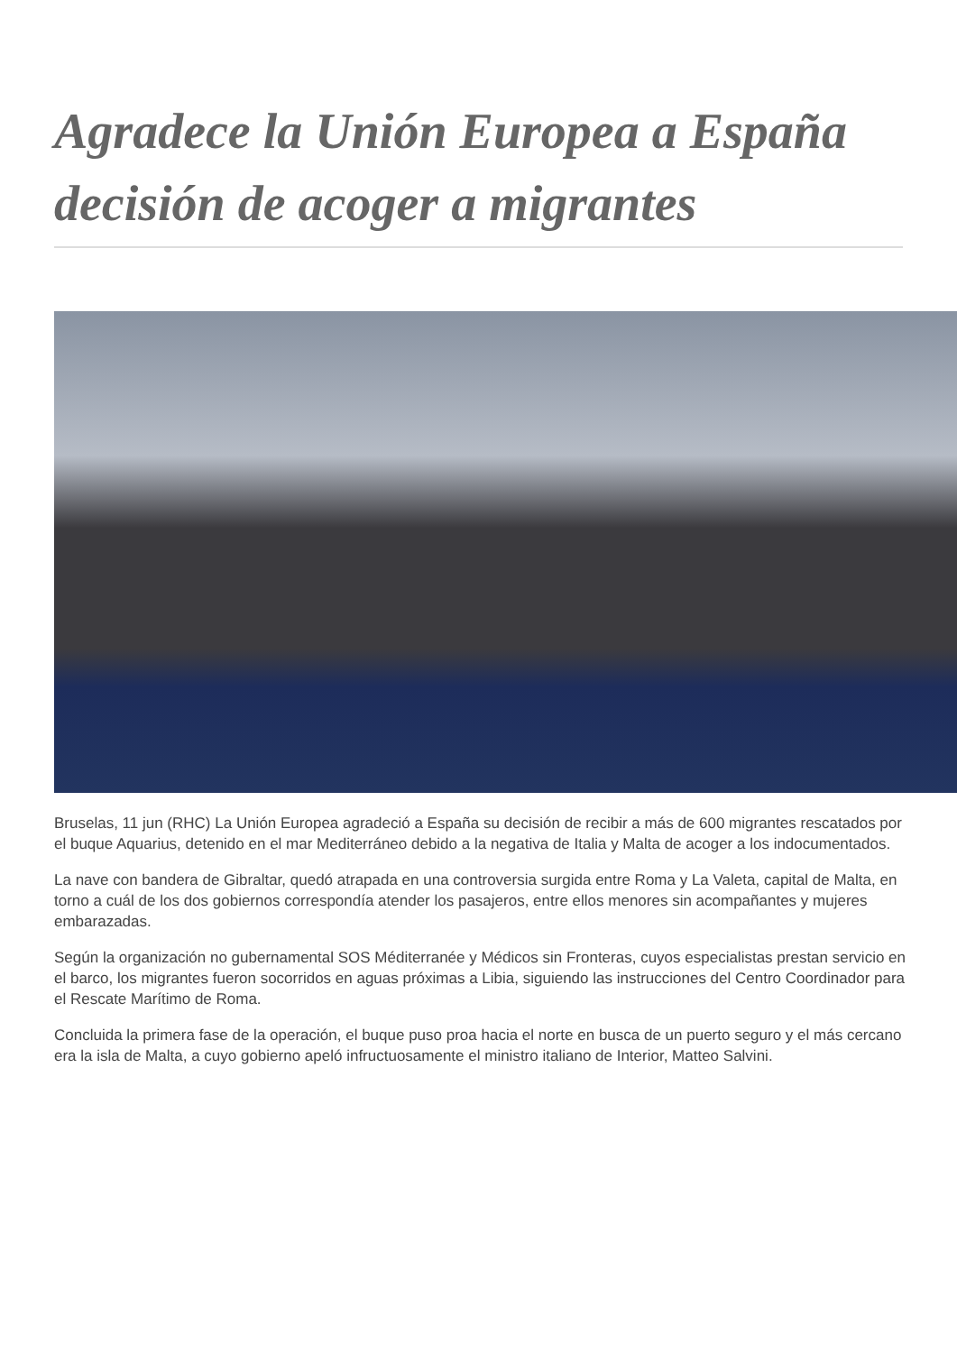Agradece la Unión Europea a España decisión de acoger a migrantes
Bruselas, 11 jun (RHC) La Unión Europea agradeció a España su decisión de recibir a más de 600 migrantes rescatados por el buque Aquarius, detenido en el mar Mediterráneo debido a la negativa de Italia y Malta de acoger a los indocumentados.
La nave con bandera de Gibraltar, quedó atrapada en una controversia surgida entre Roma y La Valeta, capital de Malta, en torno a cuál de los dos gobiernos correspondía atender los pasajeros, entre ellos menores sin acompañantes y mujeres embarazadas.
Según la organización no gubernamental SOS Méditerranée y Médicos sin Fronteras, cuyos especialistas prestan servicio en el barco, los migrantes fueron socorridos en aguas próximas a Libia, siguiendo las instrucciones del Centro Coordinador para el Rescate Marítimo de Roma.
Concluida la primera fase de la operación, el buque puso proa hacia el norte en busca de un puerto seguro y el más cercano era la isla de Malta, a cuyo gobierno apeló infructuosamente el ministro italiano de Interior, Matteo Salvini.